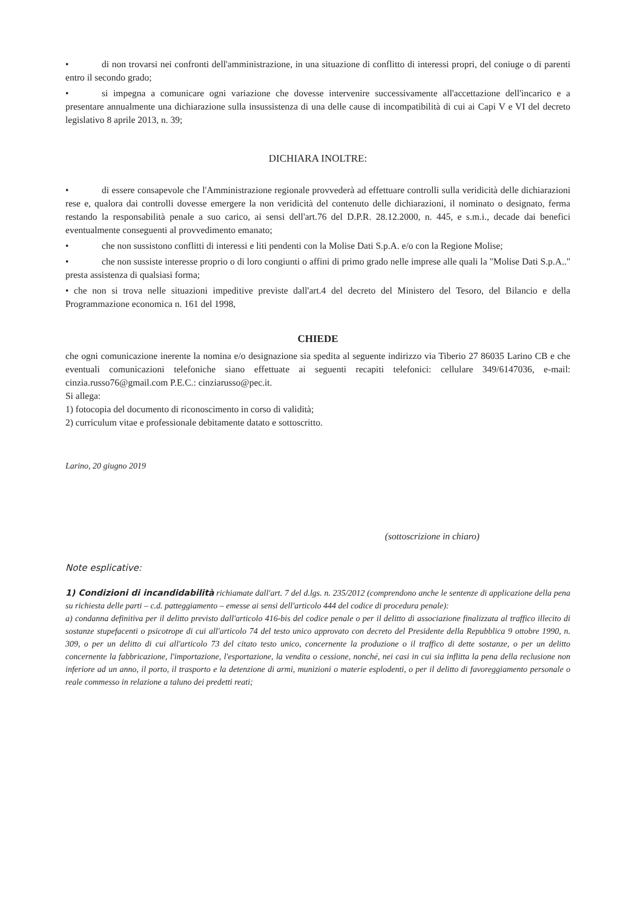• di non trovarsi nei confronti dell'amministrazione, in una situazione di conflitto di interessi propri, del coniuge o di parenti entro il secondo grado;
• si impegna a comunicare ogni variazione che dovesse intervenire successivamente all'accettazione dell'incarico e a presentare annualmente una dichiarazione sulla insussistenza di una delle cause di incompatibilità di cui ai Capi V e VI del decreto legislativo 8 aprile 2013, n. 39;
DICHIARA INOLTRE:
• di essere consapevole che l'Amministrazione regionale provvederà ad effettuare controlli sulla veridicità delle dichiarazioni rese e, qualora dai controlli dovesse emergere la non veridicità del contenuto delle dichiarazioni, il nominato o designato, ferma restando la responsabilità penale a suo carico, ai sensi dell'art.76 del D.P.R. 28.12.2000, n. 445, e s.m.i., decade dai benefici eventualmente conseguenti al provvedimento emanato;
• che non sussistono conflitti di interessi e liti pendenti con la Molise Dati S.p.A. e/o con la Regione Molise;
• che non sussiste interesse proprio o di loro congiunti o affini di primo grado nelle imprese alle quali la "Molise Dati S.p.A.." presta assistenza di qualsiasi forma;
• che non si trova nelle situazioni impeditive previste dall'art.4 del decreto del Ministero del Tesoro, del Bilancio e della Programmazione economica n. 161 del 1998,
CHIEDE
che ogni comunicazione inerente la nomina e/o designazione sia spedita al seguente indirizzo via Tiberio 27 86035 Larino CB e che eventuali comunicazioni telefoniche siano effettuate ai seguenti recapiti telefonici: cellulare 349/6147036, e-mail: cinzia.russo76@gmail.com P.E.C.: cinziarusso@pec.it.
Si allega:
1) fotocopia del documento di riconoscimento in corso di validità;
2) curriculum vitae e professionale debitamente datato e sottoscritto.
Larino, 20 giugno 2019
(sottoscrizione in chiaro)
Note esplicative:
1) Condizioni di incandidabilità richiamate dall'art. 7 del d.lgs. n. 235/2012 (comprendono anche le sentenze di applicazione della pena su richiesta delle parti – c.d. patteggiamento – emesse ai sensi dell'articolo 444 del codice di procedura penale):
a) condanna definitiva per il delitto previsto dall'articolo 416-bis del codice penale o per il delitto di associazione finalizzata al traffico illecito di sostanze stupefacenti o psicotrope di cui all'articolo 74 del testo unico approvato con decreto del Presidente della Repubblica 9 ottobre 1990, n. 309, o per un delitto di cui all'articolo 73 del citato testo unico, concernente la produzione o il traffico di dette sostanze, o per un delitto concernente la fabbricazione, l'importazione, l'esportazione, la vendita o cessione, nonché, nei casi in cui sia inflitta la pena della reclusione non inferiore ad un anno, il porto, il trasporto e la detenzione di armi, munizioni o materie esplodenti, o per il delitto di favoreggiamento personale o reale commesso in relazione a taluno dei predetti reati;